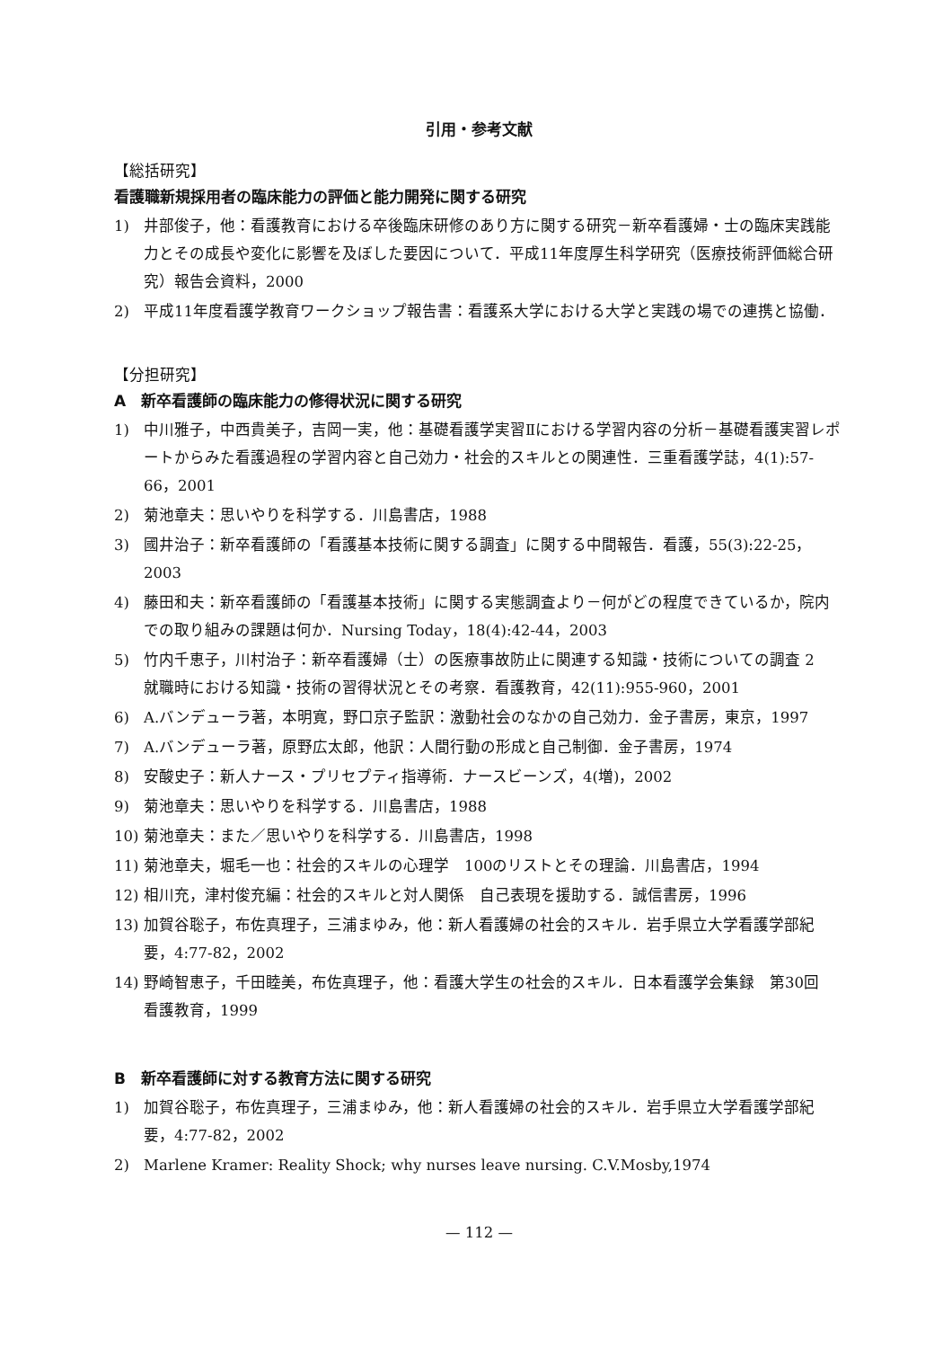引用・参考文献
【総括研究】
看護職新規採用者の臨床能力の評価と能力開発に関する研究
1) 井部俊子，他：看護教育における卒後臨床研修のあり方に関する研究－新卒看護婦・士の臨床実践能力とその成長や変化に影響を及ぼした要因について．平成11年度厚生科学研究（医療技術評価総合研究）報告会資料，2000
2) 平成11年度看護学教育ワークショップ報告書：看護系大学における大学と実践の場での連携と協働．
【分担研究】
A　新卒看護師の臨床能力の修得状況に関する研究
1) 中川雅子，中西貴美子，吉岡一実，他：基礎看護学実習Ⅱにおける学習内容の分析－基礎看護実習レポートからみた看護過程の学習内容と自己効力・社会的スキルとの関連性．三重看護学誌，4(1):57-66，2001
2) 菊池章夫：思いやりを科学する．川島書店，1988
3) 國井治子：新卒看護師の「看護基本技術に関する調査」に関する中間報告．看護，55(3):22-25，2003
4) 藤田和夫：新卒看護師の「看護基本技術」に関する実態調査より－何がどの程度できているか，院内での取り組みの課題は何か．Nursing Today，18(4):42-44，2003
5) 竹内千恵子，川村治子：新卒看護婦（士）の医療事故防止に関連する知識・技術についての調査 2　就職時における知識・技術の習得状況とその考察．看護教育，42(11):955-960，2001
6) A.バンデューラ著，本明寛，野口京子監訳：激動社会のなかの自己効力．金子書房，東京，1997
7) A.バンデューラ著，原野広太郎，他訳：人間行動の形成と自己制御．金子書房，1974
8) 安酸史子：新人ナース・プリセプティ指導術．ナースビーンズ，4(増)，2002
9) 菊池章夫：思いやりを科学する．川島書店，1988
10) 菊池章夫：また／思いやりを科学する．川島書店，1998
11) 菊池章夫，堀毛一也：社会的スキルの心理学　100のリストとその理論．川島書店，1994
12) 相川充，津村俊充編：社会的スキルと対人関係　自己表現を援助する．誠信書房，1996
13) 加賀谷聡子，布佐真理子，三浦まゆみ，他：新人看護婦の社会的スキル．岩手県立大学看護学部紀要，4:77-82，2002
14) 野崎智恵子，千田睦美，布佐真理子，他：看護大学生の社会的スキル．日本看護学会集録　第30回　看護教育，1999
B　新卒看護師に対する教育方法に関する研究
1) 加賀谷聡子，布佐真理子，三浦まゆみ，他：新人看護婦の社会的スキル．岩手県立大学看護学部紀要，4:77-82，2002
2) Marlene Kramer: Reality Shock; why nurses leave nursing. C.V.Mosby,1974
— 112 —